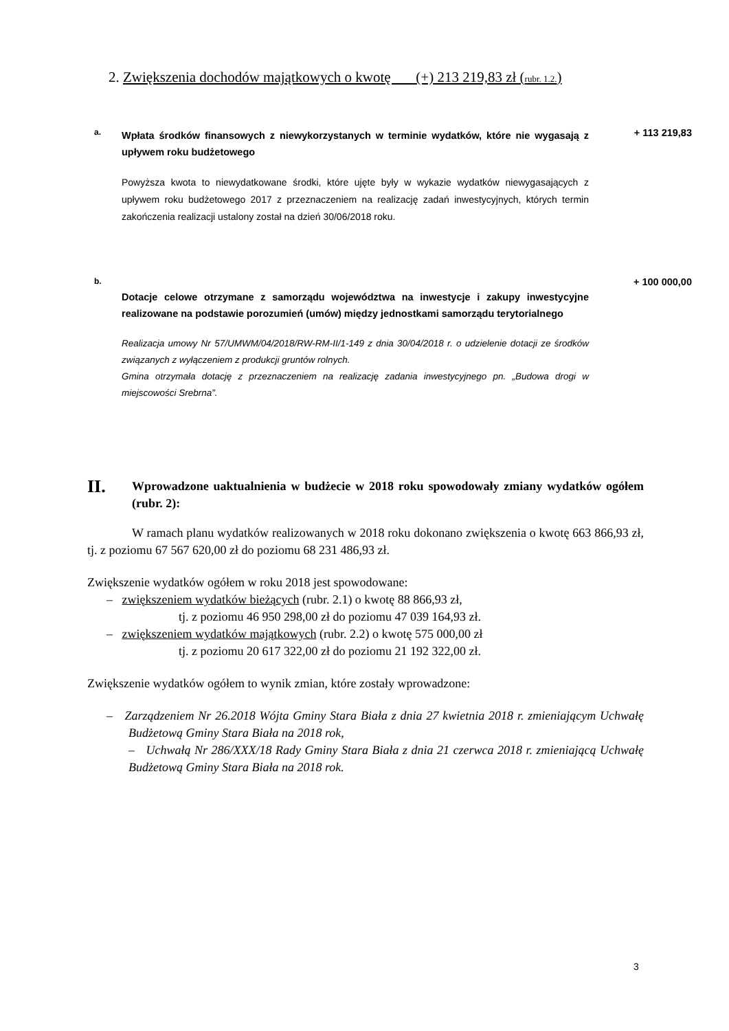2. Zwiększenia dochodów majątkowych o kwotę (+) 213 219,83 zł (rubr. 1.2.)
a.
Wpłata środków finansowych z niewykorzystanych w terminie wydatków, które nie wygasają z upływem roku budżetowego
+ 113 219,83
Powyższa kwota to niewydatkowane środki, które ujęte były w wykazie wydatków niewygasających z upływem roku budżetowego 2017 z przeznaczeniem na realizację zadań inwestycyjnych, których termin zakończenia realizacji ustalony został na dzień 30/06/2018 roku.
b.
Dotacje celowe otrzymane z samorządu województwa na inwestycje i zakupy inwestycyjne realizowane na podstawie porozumień (umów) między jednostkami samorządu terytorialnego
+ 100 000,00
Realizacja umowy Nr 57/UMWM/04/2018/RW-RM-II/1-149 z dnia 30/04/2018 r. o udzielenie dotacji ze środków związanych z wyłączeniem z produkcji gruntów rolnych.
Gmina otrzymała dotację z przeznaczeniem na realizację zadania inwestycyjnego pn. „Budowa drogi w miejscowości Srebrna”.
II.
Wprowadzone uaktualnienia w budżecie w 2018 roku spowodowały zmiany wydatków ogółem (rubr. 2):
W ramach planu wydatków realizowanych w 2018 roku dokonano zwiększenia o kwotę 663 866,93 zł, tj. z poziomu 67 567 620,00 zł do poziomu 68 231 486,93 zł.
Zwiększenie wydatków ogółem w roku 2018 jest spowodowane:
– zwiększeniem wydatków bieżących (rubr. 2.1) o kwotę 88 866,93 zł,
tj. z poziomu 46 950 298,00 zł do poziomu 47 039 164,93 zł.
– zwiększeniem wydatków majątkowych (rubr. 2.2) o kwotę 575 000,00 zł
tj. z poziomu 20 617 322,00 zł do poziomu 21 192 322,00 zł.
Zwiększenie wydatków ogółem to wynik zmian, które zostały wprowadzone:
– Zarządzeniem Nr 26.2018 Wójta Gminy Stara Biała z dnia 27 kwietnia 2018 r. zmieniającym Uchwałę Budżetową Gminy Stara Biała na 2018 rok,
– Uchwałą Nr 286/XXX/18 Rady Gminy Stara Biała z dnia 21 czerwca 2018 r. zmieniającą Uchwałę Budżetową Gminy Stara Biała na 2018 rok.
3